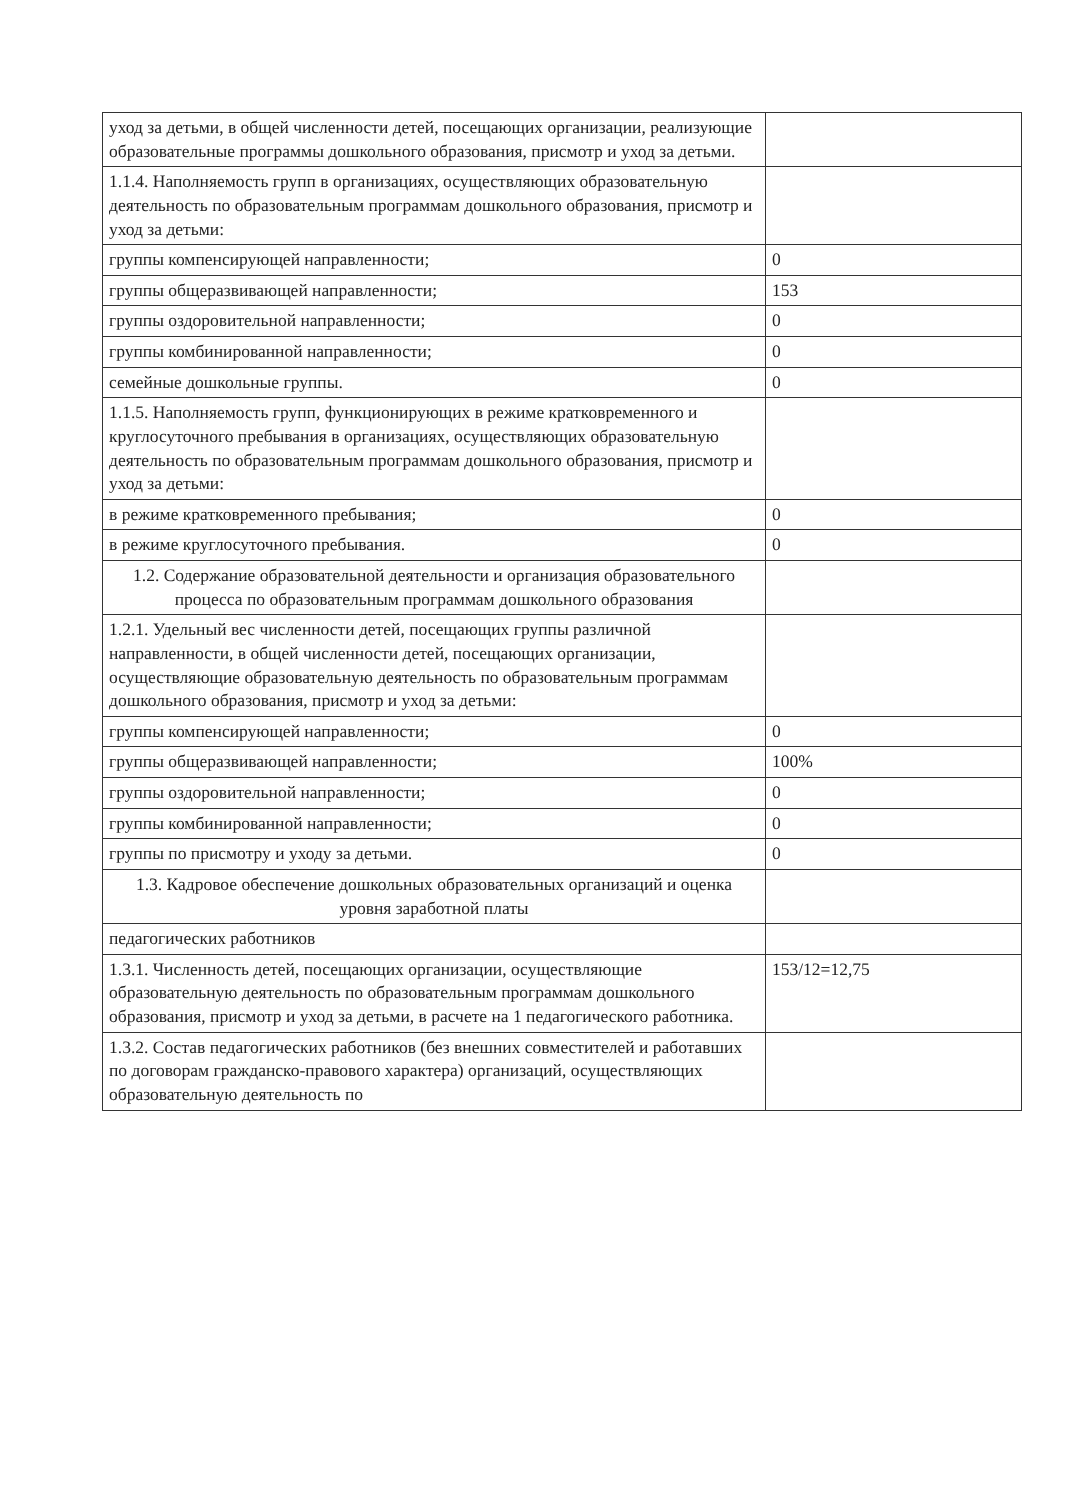| уход за детьми, в общей численности детей, посещающих организации, реализующие образовательные программы дошкольного образования, присмотр и уход за детьми. | |
| 1.1.4. Наполняемость групп в организациях, осуществляющих образовательную деятельность по образовательным программам дошкольного образования, присмотр и уход за детьми: | |
| группы компенсирующей направленности; | 0 |
| группы общеразвивающей направленности; | 153 |
| группы оздоровительной направленности; | 0 |
| группы комбинированной направленности; | 0 |
| семейные дошкольные группы. | 0 |
| 1.1.5. Наполняемость групп, функционирующих в режиме кратковременного и круглосуточного пребывания в организациях, осуществляющих образовательную деятельность по образовательным программам дошкольного образования, присмотр и уход за детьми: | |
| в режиме кратковременного пребывания; | 0 |
| в режиме круглосуточного пребывания. | 0 |
| 1.2. Содержание образовательной деятельности и организация образовательного процесса по образовательным программам дошкольного образования | |
| 1.2.1. Удельный вес численности детей, посещающих группы различной направленности, в общей численности детей, посещающих организации, осуществляющие образовательную деятельность по образовательным программам дошкольного образования, присмотр и уход за детьми: | |
| группы компенсирующей направленности; | 0 |
| группы общеразвивающей направленности; | 100% |
| группы оздоровительной направленности; | 0 |
| группы комбинированной направленности; | 0 |
| группы по присмотру и уходу за детьми. | 0 |
| 1.3. Кадровое обеспечение дошкольных образовательных организаций и оценка уровня заработной платы | |
| педагогических работников | |
| 1.3.1. Численность детей, посещающих организации, осуществляющие образовательную деятельность по образовательным программам дошкольного образования, присмотр и уход за детьми, в расчете на 1 педагогического работника. | 153/12=12,75 |
| 1.3.2. Состав педагогических работников (без внешних совместителей и работавших по договорам гражданско-правового характера) организаций, осуществляющих образовательную деятельность по | |